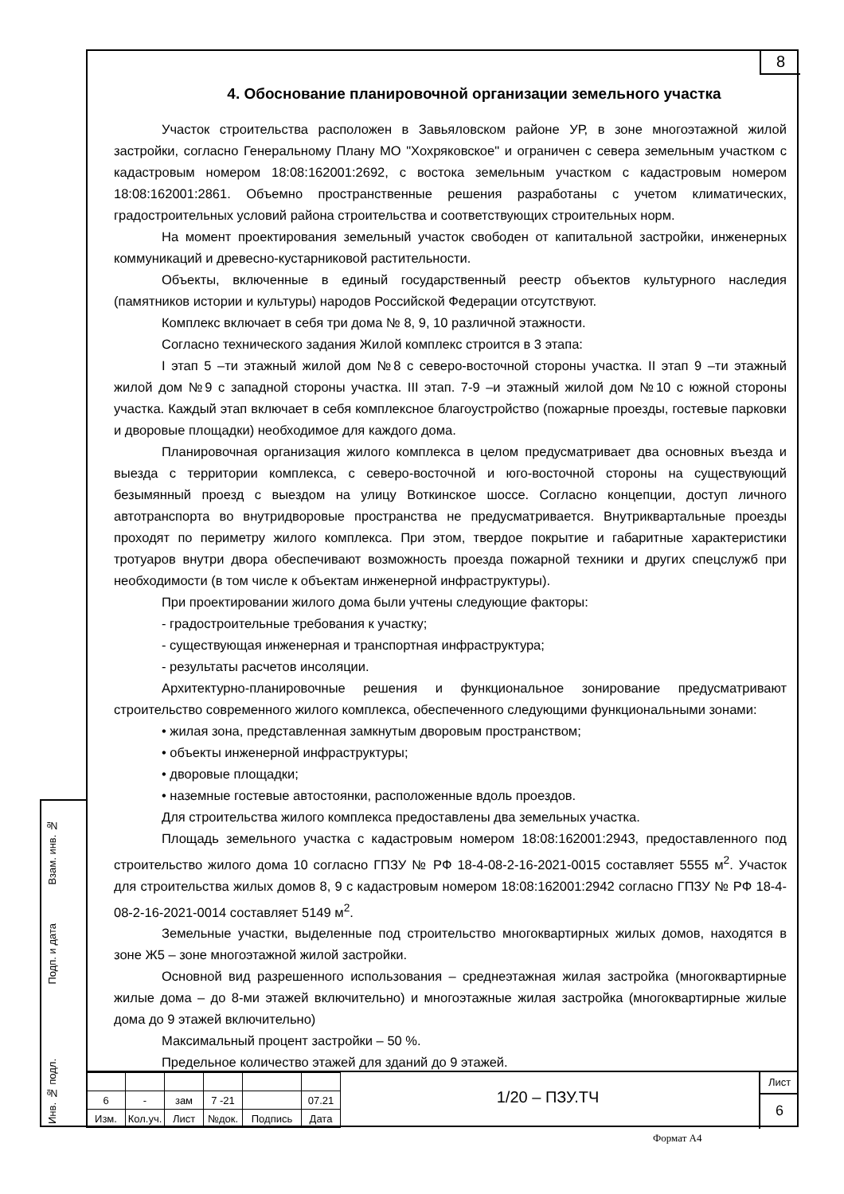Взам. инв. №
Подп. и дата
Инв. № подл.
8
4. Обоснование планировочной организации земельного участка
Участок строительства расположен в Завьяловском районе УР, в зоне многоэтажной жилой застройки, согласно Генеральному Плану МО "Хохряковское" и ограничен с севера земельным участком с кадастровым номером 18:08:162001:2692, с востока земельным участком с кадастровым номером 18:08:162001:2861. Объемно пространственные решения разработаны с учетом климатических, градостроительных условий района строительства и соответствующих строительных норм.
На момент проектирования земельный участок свободен от капитальной застройки, инженерных коммуникаций и древесно-кустарниковой растительности.
Объекты, включенные в единый государственный реестр объектов культурного наследия (памятников истории и культуры) народов Российской Федерации отсутствуют.
Комплекс включает в себя три дома № 8, 9, 10 различной этажности.
Согласно технического задания Жилой комплекс строится в 3 этапа:
I этап 5 –ти этажный жилой дом №8 с северо-восточной стороны участка. II этап 9 –ти этажный жилой дом №9 с западной стороны участка. III этап. 7-9 –и этажный жилой дом №10 с южной стороны участка. Каждый этап включает в себя комплексное благоустройство (пожарные проезды, гостевые парковки и дворовые площадки) необходимое для каждого дома.
Планировочная организация жилого комплекса в целом предусматривает два основных въезда и выезда с территории комплекса, с северо-восточной и юго-восточной стороны на существующий безымянный проезд с выездом на улицу Воткинское шоссе. Согласно концепции, доступ личного автотранспорта во внутридворовые пространства не предусматривается. Внутриквартальные проезды проходят по периметру жилого комплекса. При этом, твердое покрытие и габаритные характеристики тротуаров внутри двора обеспечивают возможность проезда пожарной техники и других спецслужб при необходимости (в том числе к объектам инженерной инфраструктуры).
При проектировании жилого дома были учтены следующие факторы:
- градостроительные требования к участку;
- существующая инженерная и транспортная инфраструктура;
- результаты расчетов инсоляции.
Архитектурно-планировочные решения и функциональное зонирование предусматривают строительство современного жилого комплекса, обеспеченного следующими функциональными зонами:
• жилая зона, представленная замкнутым дворовым пространством;
• объекты инженерной инфраструктуры;
• дворовые площадки;
• наземные гостевые автостоянки, расположенные вдоль проездов.
Для строительства жилого комплекса предоставлены два земельных участка.
Площадь земельного участка с кадастровым номером 18:08:162001:2943, предоставленного под строительство жилого дома 10 согласно ГПЗУ № РФ 18-4-08-2-16-2021-0015 составляет 5555 м<sup>2</sup>. Участок для строительства жилых домов 8, 9 с кадастровым номером 18:08:162001:2942 согласно ГПЗУ № РФ 18-4-08-2-16-2021-0014 составляет 5149 м<sup>2</sup>.
Земельные участки, выделенные под строительство многоквартирных жилых домов, находятся в зоне Ж5 – зоне многоэтажной жилой застройки.
Основной вид разрешенного использования – среднеэтажная жилая застройка (многоквартирные жилые дома – до 8-ми этажей включительно) и многоэтажные жилая застройка (многоквартирные жилые дома до 9 этажей включительно)
Максимальный процент застройки – 50 %.
Предельное количество этажей для зданий до 9 этажей.
| 6 | - | зам | 7 -21 | | 07.21 |
| Изм. | Кол.уч. | Лист | №док. | Подпись | Дата |
1/20 – ПЗУ.ТЧ
Лист
6
Формат А4